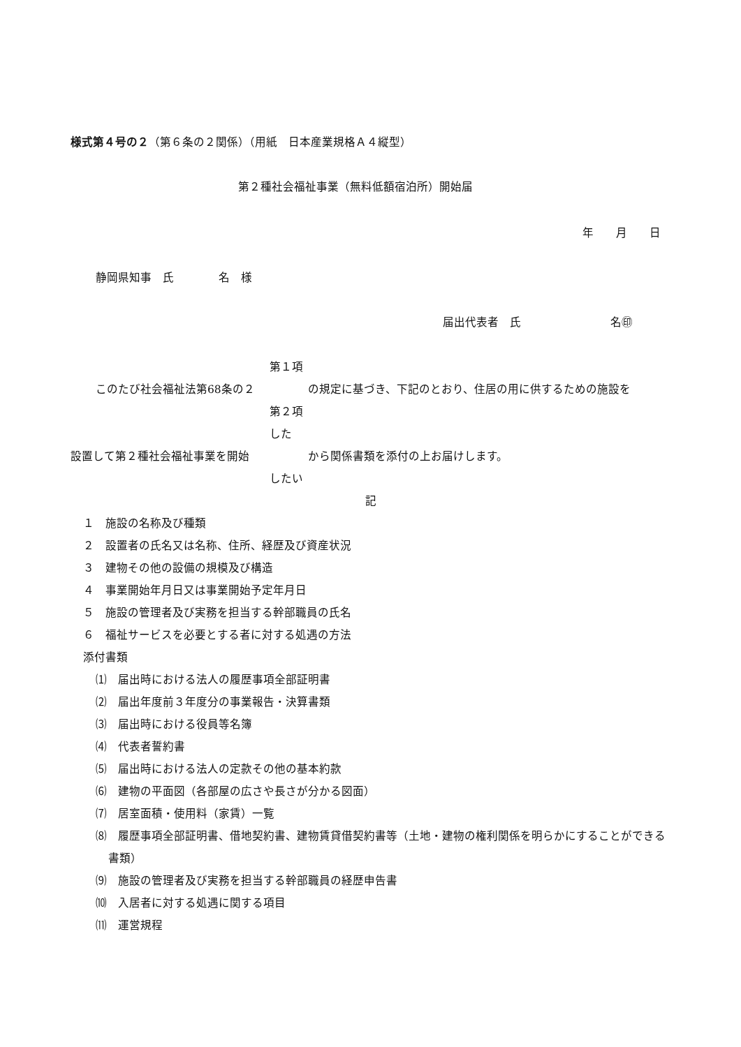様式第４号の２（第６条の２関係）（用紙　日本産業規格Ａ４縦型）
第２種社会福祉事業（無料低額宿泊所）開始届
年　　月　　日
静岡県知事　氏　　　　名　様
届出代表者　氏　　　　　　　　名㊞
第１項
このたび社会福祉法第68条の２ の規定に基づき、下記のとおり、住居の用に供するための施設を
第２項
した
設置して第２種社会福祉事業を開始 から関係書類を添付の上お届けします。
したい
記
１　施設の名称及び種類
２　設置者の氏名又は名称、住所、経歴及び資産状況
３　建物その他の設備の規模及び構造
４　事業開始年月日又は事業開始予定年月日
５　施設の管理者及び実務を担当する幹部職員の氏名
６　福祉サービスを必要とする者に対する処遇の方法
添付書類
⑴　届出時における法人の履歴事項全部証明書
⑵　届出年度前３年度分の事業報告・決算書類
⑶　届出時における役員等名簿
⑷　代表者誓約書
⑸　届出時における法人の定款その他の基本約款
⑹　建物の平面図（各部屋の広さや長さが分かる図面）
⑺　居室面積・使用料（家賃）一覧
⑻　履歴事項全部証明書、借地契約書、建物賃貸借契約書等（土地・建物の権利関係を明らかにすることができる書類）
⑼　施設の管理者及び実務を担当する幹部職員の経歴申告書
⑽　入居者に対する処遇に関する項目
⑾　運営規程